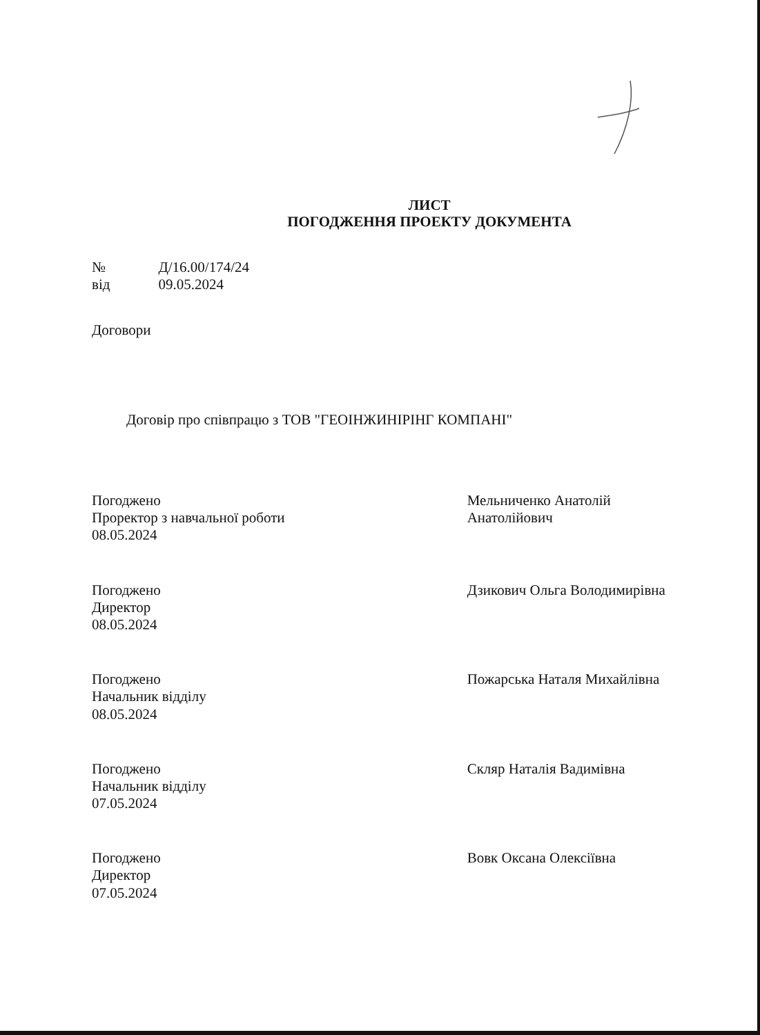ЛИСТ
ПОГОДЖЕННЯ ПРОЕКТУ ДОКУМЕНТА
| № | Д/16.00/174/24 |
| від | 09.05.2024 |
Договори
Договір про співпрацю з ТОВ "ГЕОІНЖИНІРІНГ КОМПАНІ"
Погоджено
Проректор з навчальної роботи
08.05.2024
Мельниченко Анатолій
Анатолійович
Погоджено
Директор
08.05.2024
Дзикович Ольга Володимирівна
Погоджено
Начальник відділу
08.05.2024
Пожарська Наталя Михайлівна
Погоджено
Начальник відділу
07.05.2024
Скляр Наталія Вадимівна
Погоджено
Директор
07.05.2024
Вовк Оксана Олексіївна